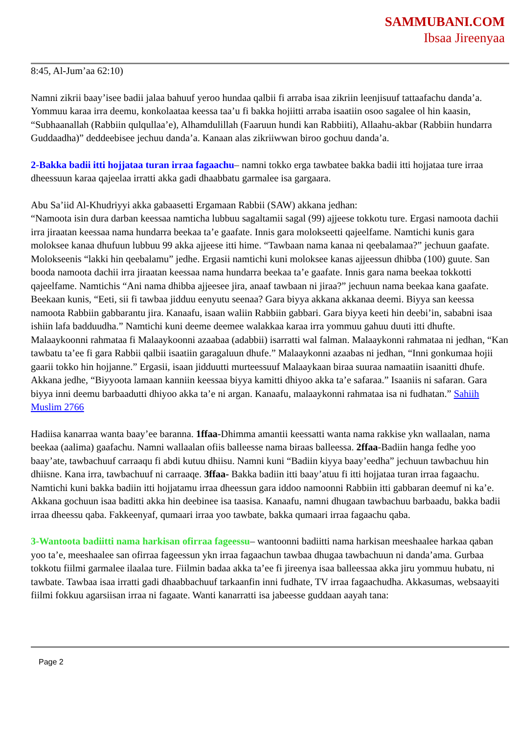SAMMUBANI.COM
Ibsaa Jireenyaa
8:45, Al-Jum’aa 62:10)
Namni zikrii baay’isee badii jalaa bahuuf yeroo hundaa qalbii fi arraba isaa zikriin leenjisuuf tattaafachu danda’a. Yommuu karaa irra deemu, konkolaataa keessa taa’u fi bakka hojiitti arraba isaatiin osoo sagalee ol hin kaasin, “Subhaanallah (Rabbiin qulqullaa’e), Alhamdulillah (Faaruun hundi kan Rabbiiti), Allaahu-akbar (Rabbiin hundarra Guddaadha)” deddeebisee jechuu danda’a. Kanaan alas zikriiwwan biroo gochuu danda’a.
2-Bakka badii itti hojjataa turan irraa fagaachu– namni tokko erga tawbatee bakka badii itti hojjataa ture irraa dheessuun karaa qajeelaa irratti akka gadi dhaabbatu garmalee isa gargaara.
Abu Sa’iid Al-Khudriyyi akka gabaasetti Ergamaan Rabbii (SAW) akkana jedhan:
“Namoota isin dura darban keessaa namticha lubbuu sagaltamii sagal (99) ajjeese tokkotu ture. Ergasi namoota dachii irra jiraatan keessaa nama hundarra beekaa ta’e gaafate. Innis gara molokseetti qajeelfame. Namtichi kunis gara moloksee kanaa dhufuun lubbuu 99 akka ajjeese itti hime. “Tawbaan nama kanaa ni qeebalamaa?” jechuun gaafate. Molokseenis “lakki hin qeebalamu” jedhe. Ergasii namtichi kuni moloksee kanas ajjeessun dhibba (100) guute. San booda namoota dachii irra jiraatan keessaa nama hundarra beekaa ta’e gaafate. Innis gara nama beekaa tokkotti qajeelfame. Namtichis “Ani nama dhibba ajjeesee jira, anaaf tawbaan ni jiraa?” jechuun nama beekaa kana gaafate. Beekaan kunis, “Eeti, sii fi tawbaa jidduu eenyutu seenaa? Gara biyya akkana akkanaa deemi. Biyya san keessa namoota Rabbiin gabbarantu jira. Kanaafu, isaan waliin Rabbiin gabbari. Gara biyya keeti hin deebi’in, sababni isaa ishiin lafa badduudha.” Namtichi kuni deeme deemee walakkaa karaa irra yommuu gahuu duuti itti dhufte. Malaaykoonni rahmataa fi Malaaykoonni azaabaa (adabbii) isarratti wal falman. Malaaykonni rahmataa ni jedhan, “Kan tawbatu ta’ee fi gara Rabbii qalbii isaatiin garagaluun dhufe.” Malaaykonni azaabas ni jedhan, “Inni gonkumaa hojii gaarii tokko hin hojjanne.” Ergasii, isaan jidduutti murteessuuf Malaaykaan biraa suuraa namaatiin isaanitti dhufe. Akkana jedhe, “Biyyoota lamaan kanniin keessaa biyya kamitti dhiyoo akka ta’e safaraa.” Isaaniis ni safaran. Gara biyya inni deemu barbaadutti dhiyoo akka ta’e ni argan. Kanaafu, malaaykonni rahmataa isa ni fudhatan.” Sahiih Muslim 2766
Hadiisa kanarraa wanta baay’ee baranna. 1ffaa-Dhimma amantii keessatti wanta nama rakkise ykn wallaalan, nama beekaa (aalima) gaafachu. Namni wallaalan ofiis balleesse nama biraas balleessa. 2ffaa-Badiin hanga fedhe yoo baay’ate, tawbachuuf carraaqu fi abdi kutuu dhiisu. Namni kuni “Badiin kiyya baay’eedha” jechuun tawbachuu hin dhiisne. Kana irra, tawbachuuf ni carraaqe. 3ffaa- Bakka badiin itti baay’atuu fi itti hojjataa turan irraa fagaachu. Namtichi kuni bakka badiin itti hojjatamu irraa dheessun gara iddoo namoonni Rabbiin itti gabbaran deemuf ni ka’e. Akkana gochuun isaa baditti akka hin deebinee isa taasisa. Kanaafu, namni dhugaan tawbachuu barbaadu, bakka badii irraa dheessu qaba. Fakkeenyaf, qumaari irraa yoo tawbate, bakka qumaari irraa fagaachu qaba.
3-Wantoota badiitti nama harkisan ofirraa fageessu– wantoonni badiitti nama harkisan meeshaalee harkaa qaban yoo ta’e, meeshaalee san ofirraa fageessun ykn irraa fagaachun tawbaa dhugaa tawbachuun ni danda’ama. Gurbaa tokkotu fiilmi garmalee ilaalaa ture. Fiilmin badaa akka ta’ee fi jireenya isaa balleessaa akka jiru yommuu hubatu, ni tawbate. Tawbaa isaa irratti gadi dhaabbachuuf tarkaanfin inni fudhate, TV irraa fagaachudha. Akkasumas, websaayiti fiilmi fokkuu agarsiisan irraa ni fagaate. Wanti kanarratti isa jabeesse guddaan aayah tana:
Page 2